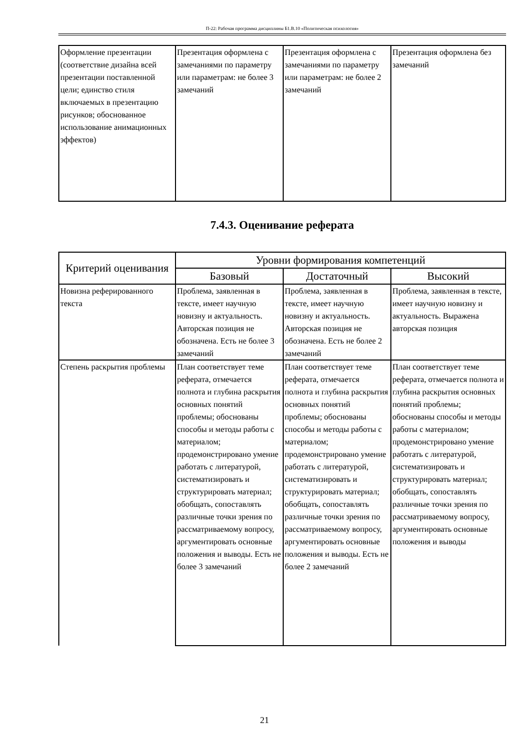П-22: Рабочая программа дисциплины Б1.В.10 «Политическая психология»
| Оформление презентации (соответствие дизайна всей презентации поставленной цели; единство стиля включаемых в презентацию рисунков; обоснованное использование анимационных эффектов) | Презентация оформлена с замечаниями по параметру или параметрам: не более 3 замечаний | Презентация оформлена с замечаниями по параметру или параметрам: не более 2 замечаний | Презентация оформлена без замечаний |
7.4.3. Оценивание реферата
| Критерий оценивания | Уровни формирования компетенций | | |
| --- | --- | --- | --- |
| | Базовый | Достаточный | Высокий |
| Новизна реферированного текста | Проблема, заявленная в тексте, имеет научную новизну и актуальность. Авторская позиция не обозначена. Есть не более 3 замечаний | Проблема, заявленная в тексте, имеет научную новизну и актуальность. Авторская позиция не обозначена. Есть не более 2 замечаний | Проблема, заявленная в тексте, имеет научную новизну и актуальность. Выражена авторская позиция |
| Степень раскрытия проблемы | План соответствует теме реферата, отмечается полнота и глубина раскрытия основных понятий проблемы; обоснованы способы и методы работы с материалом; продемонстрировано умение работать с литературой, систематизировать и структурировать материал; обобщать, сопоставлять различные точки зрения по рассматриваемому вопросу, аргументировать основные положения и выводы. Есть не более 3 замечаний | План соответствует теме реферата, отмечается полнота и глубина раскрытия основных понятий проблемы; обоснованы способы и методы работы с материалом; продемонстрировано умение работать с литературой, систематизировать и структурировать материал; обобщать, сопоставлять различные точки зрения по рассматриваемому вопросу, аргументировать основные положения и выводы. Есть не более 2 замечаний | План соответствует теме реферата, отмечается полнота и глубина раскрытия основных понятий проблемы; обоснованы способы и методы работы с материалом; продемонстрировано умение работать с литературой, систематизировать и структурировать материал; обобщать, сопоставлять различные точки зрения по рассматриваемому вопросу, аргументировать основные положения и выводы |
21